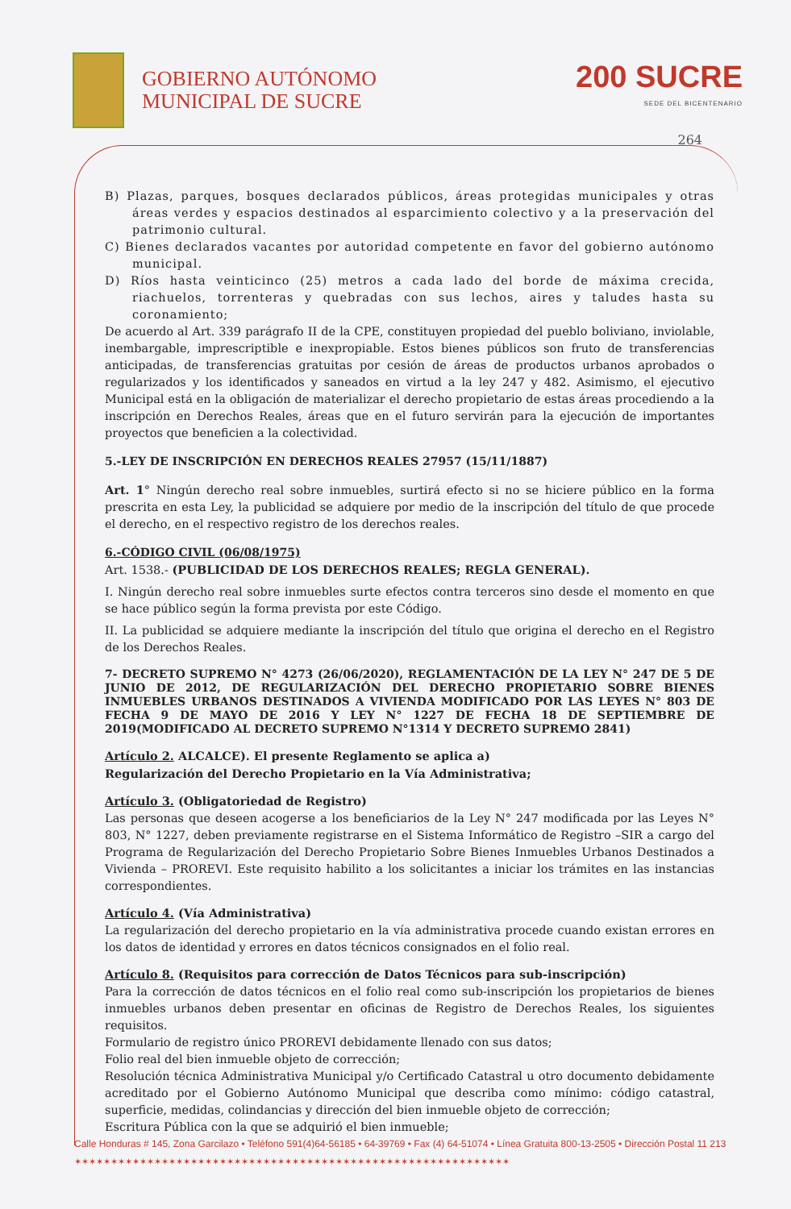GOBIERNO AUTÓNOMO
MUNICIPAL DE SUCRE
200 SUCRE
SEDE DEL BICENTENARIO
264
B) Plazas, parques, bosques declarados públicos, áreas protegidas municipales y otras áreas verdes y espacios destinados al esparcimiento colectivo y a la preservación del patrimonio cultural.
C) Bienes declarados vacantes por autoridad competente en favor del gobierno autónomo municipal.
D) Ríos hasta veinticinco (25) metros a cada lado del borde de máxima crecida, riachuelos, torrenteras y quebradas con sus lechos, aires y taludes hasta su coronamiento;
De acuerdo al Art. 339 parágrafo II de la CPE, constituyen propiedad del pueblo boliviano, inviolable, inembargable, imprescriptible e inexpropiable. Estos bienes públicos son fruto de transferencias anticipadas, de transferencias gratuitas por cesión de áreas de productos urbanos aprobados o regularizados y los identificados y saneados en virtud a la ley 247 y 482. Asimismo, el ejecutivo Municipal está en la obligación de materializar el derecho propietario de estas áreas procediendo a la inscripción en Derechos Reales, áreas que en el futuro servirán para la ejecución de importantes proyectos que beneficien a la colectividad.
5.-LEY DE INSCRIPCIÓN EN DERECHOS REALES 27957 (15/11/1887)
Art. 1° Ningún derecho real sobre inmuebles, surtirá efecto si no se hiciere público en la forma prescrita en esta Ley, la publicidad se adquiere por medio de la inscripción del título de que procede el derecho, en el respectivo registro de los derechos reales.
6.-CÓDIGO CIVIL (06/08/1975)
Art. 1538.- (PUBLICIDAD DE LOS DERECHOS REALES; REGLA GENERAL).
I. Ningún derecho real sobre inmuebles surte efectos contra terceros sino desde el momento en que se hace público según la forma prevista por este Código.
II. La publicidad se adquiere mediante la inscripción del título que origina el derecho en el Registro de los Derechos Reales.
7- DECRETO SUPREMO N° 4273 (26/06/2020), REGLAMENTACIÓN DE LA LEY N° 247 DE 5 DE JUNIO DE 2012, DE REGULARIZACIÓN DEL DERECHO PROPIETARIO SOBRE BIENES INMUEBLES URBANOS DESTINADOS A VIVIENDA MODIFICADO POR LAS LEYES N° 803 DE FECHA 9 DE MAYO DE 2016 Y LEY N° 1227 DE FECHA 18 DE SEPTIEMBRE DE 2019(MODIFICADO AL DECRETO SUPREMO N°1314 Y DECRETO SUPREMO 2841)
Artículo 2. ALCALCE). El presente Reglamento se aplica a)
Regularización del Derecho Propietario en la Vía Administrativa;
Artículo 3. (Obligatoriedad de Registro)
Las personas que deseen acogerse a los beneficiarios de la Ley N° 247 modificada por las Leyes N° 803, N° 1227, deben previamente registrarse en el Sistema Informático de Registro –SIR a cargo del Programa de Regularización del Derecho Propietario Sobre Bienes Inmuebles Urbanos Destinados a Vivienda – PROREVI. Este requisito habilito a los solicitantes a iniciar los trámites en las instancias correspondientes.
Artículo 4. (Vía Administrativa)
La regularización del derecho propietario en la vía administrativa procede cuando existan errores en los datos de identidad y errores en datos técnicos consignados en el folio real.
Artículo 8. (Requisitos para corrección de Datos Técnicos para sub-inscripción)
Para la corrección de datos técnicos en el folio real como sub-inscripción los propietarios de bienes inmuebles urbanos deben presentar en oficinas de Registro de Derechos Reales, los siguientes requisitos.
Formulario de registro único PROREVI debidamente llenado con sus datos;
Folio real del bien inmueble objeto de corrección;
Resolución técnica Administrativa Municipal y/o Certificado Catastral u otro documento debidamente acreditado por el Gobierno Autónomo Municipal que describa como mínimo: código catastral, superficie, medidas, colindancias y dirección del bien inmueble objeto de corrección;
Escritura Pública con la que se adquirió el bien inmueble;
Calle Honduras # 145, Zona Garcilazo • Teléfono 591(4)64-56185 • 64-39769 • Fax (4) 64-51074 • Línea Gratuita 800-13-2505 • Dirección Postal 11 213
✶✶✶✶✶✶✶✶✶✶✶✶✶✶✶✶✶✶✶✶✶✶✶✶✶✶✶✶✶✶✶✶✶✶✶✶✶✶✶✶✶✶✶✶✶✶✶✶✶✶✶✶✶✶✶✶✶✶✶✶